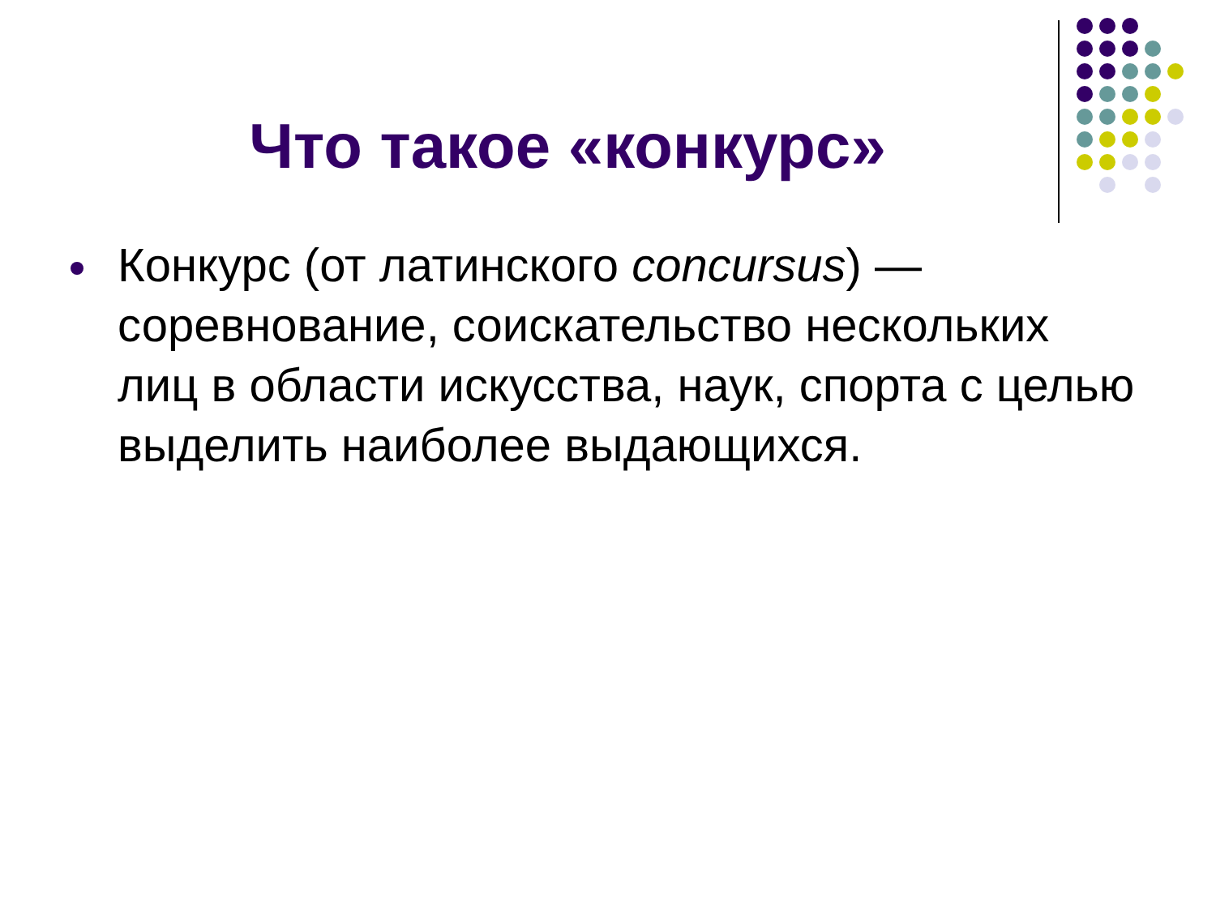Что такое «конкурс»
Конкурс (от латинского concursus) — соревнование, соискательство нескольких лиц в области искусства, наук, спорта с целью выделить наиболее выдающихся.